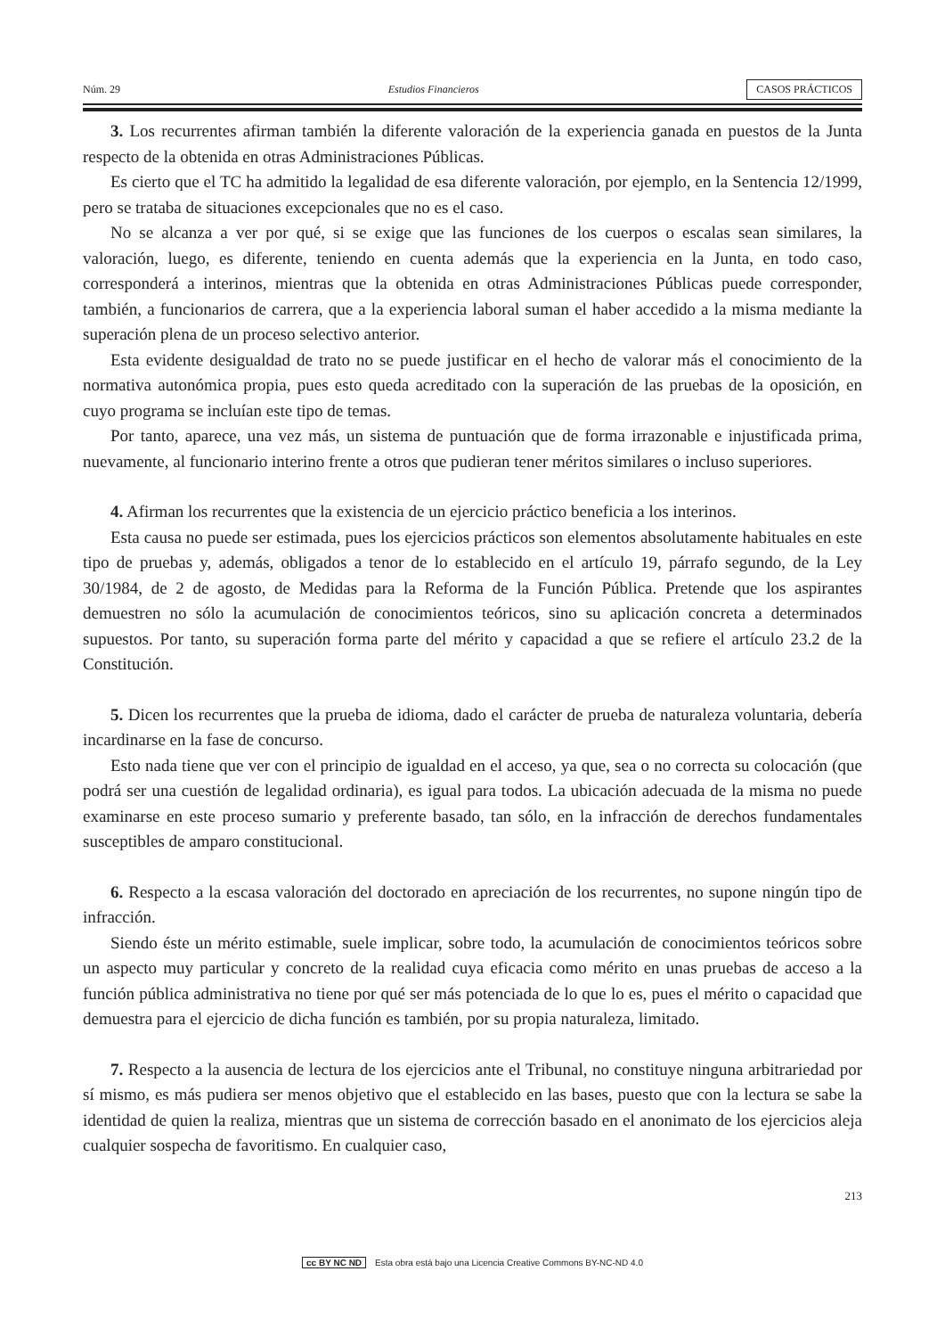Núm. 29 Estudios Financieros CASOS PRÁCTICOS
3. Los recurrentes afirman también la diferente valoración de la experiencia ganada en puestos de la Junta respecto de la obtenida en otras Administraciones Públicas.
Es cierto que el TC ha admitido la legalidad de esa diferente valoración, por ejemplo, en la Sentencia 12/1999, pero se trataba de situaciones excepcionales que no es el caso.
No se alcanza a ver por qué, si se exige que las funciones de los cuerpos o escalas sean similares, la valoración, luego, es diferente, teniendo en cuenta además que la experiencia en la Junta, en todo caso, corresponderá a interinos, mientras que la obtenida en otras Administraciones Públicas puede corresponder, también, a funcionarios de carrera, que a la experiencia laboral suman el haber accedido a la misma mediante la superación plena de un proceso selectivo anterior.
Esta evidente desigualdad de trato no se puede justificar en el hecho de valorar más el conocimiento de la normativa autonómica propia, pues esto queda acreditado con la superación de las pruebas de la oposición, en cuyo programa se incluían este tipo de temas.
Por tanto, aparece, una vez más, un sistema de puntuación que de forma irrazonable e injustificada prima, nuevamente, al funcionario interino frente a otros que pudieran tener méritos similares o incluso superiores.
4. Afirman los recurrentes que la existencia de un ejercicio práctico beneficia a los interinos.
Esta causa no puede ser estimada, pues los ejercicios prácticos son elementos absolutamente habituales en este tipo de pruebas y, además, obligados a tenor de lo establecido en el artículo 19, párrafo segundo, de la Ley 30/1984, de 2 de agosto, de Medidas para la Reforma de la Función Pública. Pretende que los aspirantes demuestren no sólo la acumulación de conocimientos teóricos, sino su aplicación concreta a determinados supuestos. Por tanto, su superación forma parte del mérito y capacidad a que se refiere el artículo 23.2 de la Constitución.
5. Dicen los recurrentes que la prueba de idioma, dado el carácter de prueba de naturaleza voluntaria, debería incardinarse en la fase de concurso.
Esto nada tiene que ver con el principio de igualdad en el acceso, ya que, sea o no correcta su colocación (que podrá ser una cuestión de legalidad ordinaria), es igual para todos. La ubicación adecuada de la misma no puede examinarse en este proceso sumario y preferente basado, tan sólo, en la infracción de derechos fundamentales susceptibles de amparo constitucional.
6. Respecto a la escasa valoración del doctorado en apreciación de los recurrentes, no supone ningún tipo de infracción.
Siendo éste un mérito estimable, suele implicar, sobre todo, la acumulación de conocimientos teóricos sobre un aspecto muy particular y concreto de la realidad cuya eficacia como mérito en unas pruebas de acceso a la función pública administrativa no tiene por qué ser más potenciada de lo que lo es, pues el mérito o capacidad que demuestra para el ejercicio de dicha función es también, por su propia naturaleza, limitado.
7. Respecto a la ausencia de lectura de los ejercicios ante el Tribunal, no constituye ninguna arbitrariedad por sí mismo, es más pudiera ser menos objetivo que el establecido en las bases, puesto que con la lectura se sabe la identidad de quien la realiza, mientras que un sistema de corrección basado en el anonimato de los ejercicios aleja cualquier sospecha de favoritismo. En cualquier caso,
213
cc BY NC ND Esta obra está bajo una Licencia Creative Commons BY-NC-ND 4.0